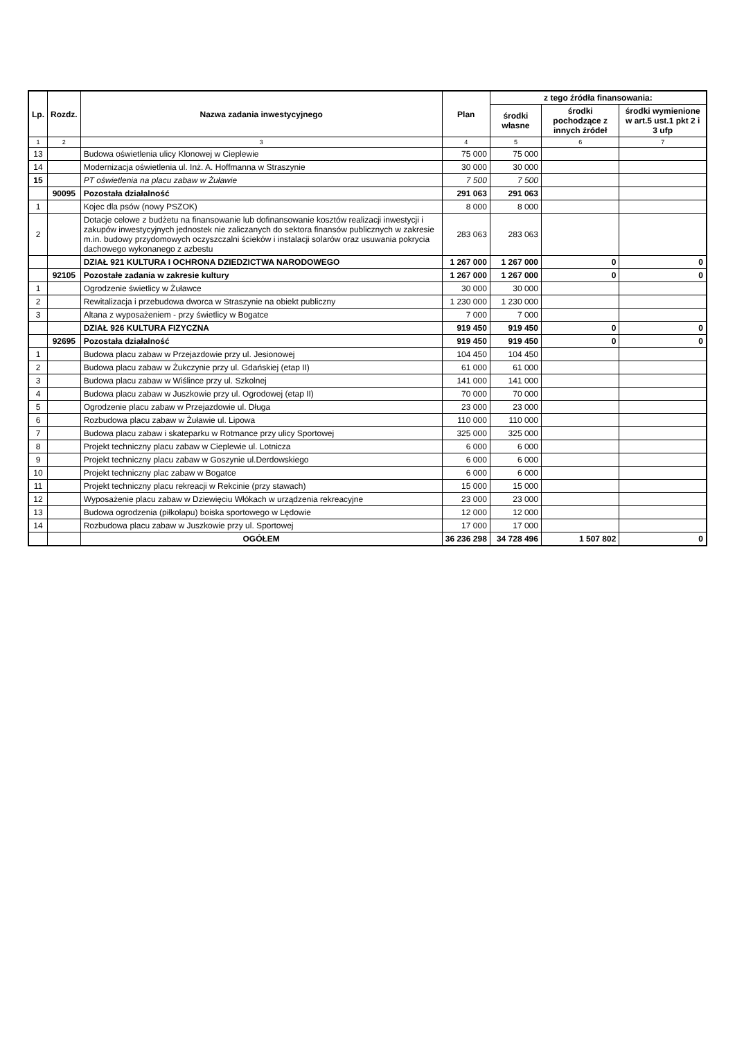| Lp. | Rozdz. | Nazwa zadania inwestycyjnego | Plan | z tego źródła finansowania: | | |
| --- | --- | --- | --- | --- | --- | --- |
| | | | | środki własne | środki pochodzące z innych źródeł | środki wymienione w art.5 ust.1 pkt 2 i 3 ufp |
| 1 | 2 | 3 | 4 | 5 | 6 | 7 |
| 13 | | Budowa oświetlenia ulicy Klonowej w Cieplewie | 75 000 | 75 000 | | |
| 14 | | Modernizacja oświetlenia ul. Inż. A. Hoffmanna w Straszynie | 30 000 | 30 000 | | |
| 15 | | PT oświetlenia na placu zabaw w Żuławie | 7 500 | 7 500 | | |
| | 90095 | Pozostała działalność | 291 063 | 291 063 | | |
| 1 | | Kojec dla psów (nowy PSZOK) | 8 000 | 8 000 | | |
| 2 | | Dotacje celowe z budżetu na finansowanie lub dofinansowanie kosztów realizacji inwestycji i zakupów inwestycyjnych jednostek nie zaliczanych do sektora finansów publicznych w zakresie m.in. budowy przydomowych oczyszczalni ścieków i instalacji solarów oraz usuwania pokrycia dachowego wykonanego z azbestu | 283 063 | 283 063 | | |
| | | DZIAŁ 921 KULTURA I OCHRONA DZIEDZICTWA NARODOWEGO | 1 267 000 | 1 267 000 | 0 | 0 |
| | 92105 | Pozostałe zadania w zakresie kultury | 1 267 000 | 1 267 000 | 0 | 0 |
| 1 | | Ogrodzenie świetlicy w Żuławce | 30 000 | 30 000 | | |
| 2 | | Rewitalizacja i przebudowa dworca w Straszynie na obiekt publiczny | 1 230 000 | 1 230 000 | | |
| 3 | | Altana z wyposażeniem - przy świetlicy w Bogatce | 7 000 | 7 000 | | |
| | | DZIAŁ 926 KULTURA FIZYCZNA | 919 450 | 919 450 | 0 | 0 |
| | 92695 | Pozostała działalność | 919 450 | 919 450 | 0 | 0 |
| 1 | | Budowa placu zabaw w Przejazdowie przy ul. Jesionowej | 104 450 | 104 450 | | |
| 2 | | Budowa placu zabaw w Żukczynie przy ul. Gdańskiej (etap II) | 61 000 | 61 000 | | |
| 3 | | Budowa placu zabaw w Wiślince przy ul. Szkolnej | 141 000 | 141 000 | | |
| 4 | | Budowa placu zabaw w Juszkowie przy ul. Ogrodowej (etap II) | 70 000 | 70 000 | | |
| 5 | | Ogrodzenie placu zabaw w Przejazdowie ul. Długa | 23 000 | 23 000 | | |
| 6 | | Rozbudowa placu zabaw w Żuławie ul. Lipowa | 110 000 | 110 000 | | |
| 7 | | Budowa placu zabaw i skateparku w Rotmance przy ulicy Sportowej | 325 000 | 325 000 | | |
| 8 | | Projekt techniczny placu zabaw w Cieplewie ul. Lotnicza | 6 000 | 6 000 | | |
| 9 | | Projekt techniczny placu zabaw w Goszynie ul.Derdowskiego | 6 000 | 6 000 | | |
| 10 | | Projekt techniczny plac zabaw w Bogatce | 6 000 | 6 000 | | |
| 11 | | Projekt techniczny placu rekreacji w Rekcinie (przy stawach) | 15 000 | 15 000 | | |
| 12 | | Wyposażenie placu zabaw w Dziewięciu Włókach w urządzenia rekreacyjne | 23 000 | 23 000 | | |
| 13 | | Budowa ogrodzenia (piłkołapu) boiska sportowego w Lędowie | 12 000 | 12 000 | | |
| 14 | | Rozbudowa placu zabaw w Juszkowie przy ul. Sportowej | 17 000 | 17 000 | | |
| | | OGÓŁEM | 36 236 298 | 34 728 496 | 1 507 802 | 0 |